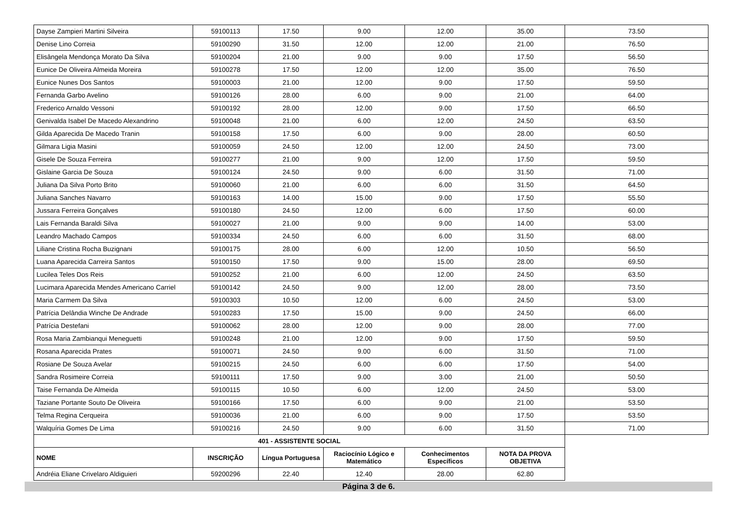| Dayse Zampieri Martini Silveira | 59100113 | 17.50 | 9.00 | 12.00 | 35.00 | 73.50 |
| Denise Lino Correia | 59100290 | 31.50 | 12.00 | 12.00 | 21.00 | 76.50 |
| Elisângela Mendonça Morato Da Silva | 59100204 | 21.00 | 9.00 | 9.00 | 17.50 | 56.50 |
| Eunice De Oliveira Almeida Moreira | 59100278 | 17.50 | 12.00 | 12.00 | 35.00 | 76.50 |
| Eunice Nunes Dos Santos | 59100003 | 21.00 | 12.00 | 9.00 | 17.50 | 59.50 |
| Fernanda Garbo Avelino | 59100126 | 28.00 | 6.00 | 9.00 | 21.00 | 64.00 |
| Frederico Arnaldo Vessoni | 59100192 | 28.00 | 12.00 | 9.00 | 17.50 | 66.50 |
| Genivalda Isabel De Macedo Alexandrino | 59100048 | 21.00 | 6.00 | 12.00 | 24.50 | 63.50 |
| Gilda Aparecida De Macedo Tranin | 59100158 | 17.50 | 6.00 | 9.00 | 28.00 | 60.50 |
| Gilmara Ligia Masini | 59100059 | 24.50 | 12.00 | 12.00 | 24.50 | 73.00 |
| Gisele De Souza Ferreira | 59100277 | 21.00 | 9.00 | 12.00 | 17.50 | 59.50 |
| Gislaine Garcia De Souza | 59100124 | 24.50 | 9.00 | 6.00 | 31.50 | 71.00 |
| Juliana Da Silva Porto Brito | 59100060 | 21.00 | 6.00 | 6.00 | 31.50 | 64.50 |
| Juliana Sanches Navarro | 59100163 | 14.00 | 15.00 | 9.00 | 17.50 | 55.50 |
| Jussara Ferreira Gonçalves | 59100180 | 24.50 | 12.00 | 6.00 | 17.50 | 60.00 |
| Lais Fernanda Baraldi Silva | 59100027 | 21.00 | 9.00 | 9.00 | 14.00 | 53.00 |
| Leandro Machado Campos | 59100334 | 24.50 | 6.00 | 6.00 | 31.50 | 68.00 |
| Liliane Cristina Rocha Buzignani | 59100175 | 28.00 | 6.00 | 12.00 | 10.50 | 56.50 |
| Luana Aparecida Carreira Santos | 59100150 | 17.50 | 9.00 | 15.00 | 28.00 | 69.50 |
| Lucilea Teles Dos Reis | 59100252 | 21.00 | 6.00 | 12.00 | 24.50 | 63.50 |
| Lucimara Aparecida Mendes Americano Carriel | 59100142 | 24.50 | 9.00 | 12.00 | 28.00 | 73.50 |
| Maria Carmem Da Silva | 59100303 | 10.50 | 12.00 | 6.00 | 24.50 | 53.00 |
| Patrícia Delândia Winche De Andrade | 59100283 | 17.50 | 15.00 | 9.00 | 24.50 | 66.00 |
| Patrícia Destefani | 59100062 | 28.00 | 12.00 | 9.00 | 28.00 | 77.00 |
| Rosa Maria Zambianqui Meneguetti | 59100248 | 21.00 | 12.00 | 9.00 | 17.50 | 59.50 |
| Rosana Aparecida Prates | 59100071 | 24.50 | 9.00 | 6.00 | 31.50 | 71.00 |
| Rosiane De Souza Avelar | 59100215 | 24.50 | 6.00 | 6.00 | 17.50 | 54.00 |
| Sandra Rosimeire Correia | 59100111 | 17.50 | 9.00 | 3.00 | 21.00 | 50.50 |
| Taise Fernanda De Almeida | 59100115 | 10.50 | 6.00 | 12.00 | 24.50 | 53.00 |
| Taziane Portante Souto De Oliveira | 59100166 | 17.50 | 6.00 | 9.00 | 21.00 | 53.50 |
| Telma Regina Cerqueira | 59100036 | 21.00 | 6.00 | 9.00 | 17.50 | 53.50 |
| Walquíria Gomes De Lima | 59100216 | 24.50 | 9.00 | 6.00 | 31.50 | 71.00 |
| 401 - ASSISTENTE SOCIAL | | | | | | |
| NOME | INSCRIÇÃO | Língua Portuguesa | Raciocínio Lógico e Matemático | Conhecimentos Específicos | NOTA DA PROVA OBJETIVA | |
| Andréia Eliane Crivelaro Aldiguieri | 59200296 | 22.40 | 12.40 | 28.00 | 62.80 | |
Página 3 de 6.